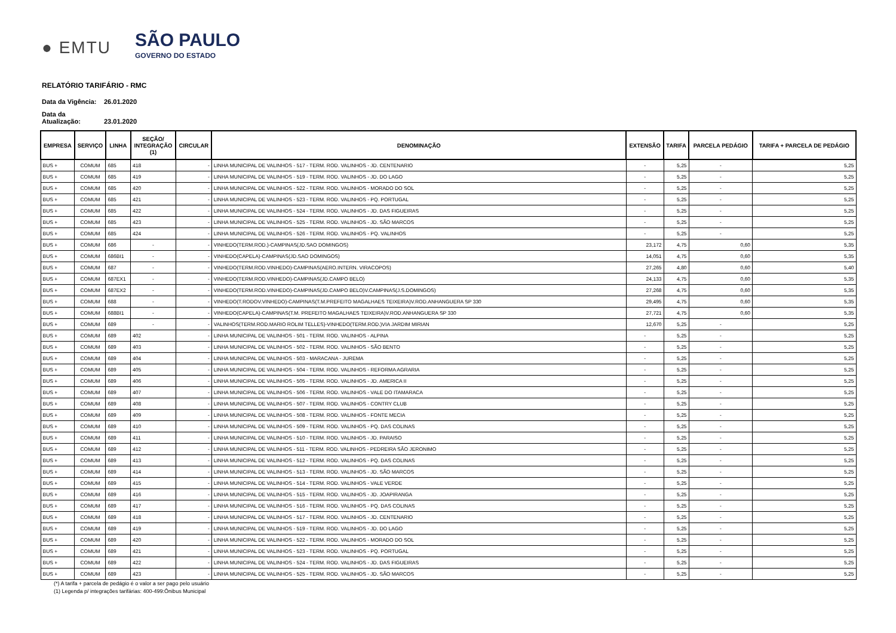● EMTU
SÃO PAULO
GOVERNO DO ESTADO
RELATÓRIO TARIFÁRIO - RMC
Data da Vigência: 26.01.2020
Data da Atualização: 23.01.2020
| EMPRESA | SERVIÇO | LINHA | SEÇÃO/ INTEGRAÇÃO (1) | CIRCULAR | DENOMINAÇÃO | EXTENSÃO | TARIFA | PARCELA PEDÁGIO | TARIFA + PARCELA DE PEDÁGIO |
| --- | --- | --- | --- | --- | --- | --- | --- | --- | --- |
| BUS + | COMUM | 685 | 418 | - | LINHA MUNICIPAL DE VALINHOS - 517 - TERM. ROD. VALINHOS - JD. CENTENARIO | - | 5,25 | - | 5,25 |
| BUS + | COMUM | 685 | 419 | - | LINHA MUNICIPAL DE VALINHOS - 519 - TERM. ROD. VALINHOS - JD. DO LAGO | - | 5,25 | - | 5,25 |
| BUS + | COMUM | 685 | 420 | - | LINHA MUNICIPAL DE VALINHOS - 522 - TERM. ROD. VALINHOS - MORADO DO SOL | - | 5,25 | - | 5,25 |
| BUS + | COMUM | 685 | 421 | - | LINHA MUNICIPAL DE VALINHOS - 523 - TERM. ROD. VALINHOS - PQ. PORTUGAL | - | 5,25 | - | 5,25 |
| BUS + | COMUM | 685 | 422 | - | LINHA MUNICIPAL DE VALINHOS - 524 - TERM. ROD. VALINHOS - JD. DAS FIGUEIRAS | - | 5,25 | - | 5,25 |
| BUS + | COMUM | 685 | 423 | - | LINHA MUNICIPAL DE VALINHOS - 525 - TERM. ROD. VALINHOS - JD. SÃO MARCOS | - | 5,25 | - | 5,25 |
| BUS + | COMUM | 685 | 424 | - | LINHA MUNICIPAL DE VALINHOS - 526 - TERM. ROD. VALINHOS - PQ. VALINHOS | - | 5,25 | - | 5,25 |
| BUS + | COMUM | 686 | - | - | VINHEDO(TERM.ROD.)-CAMPINAS(JD.SAO DOMINGOS) | 23,172 | 4,75 | 0,60 | 5,35 |
| BUS + | COMUM | 686BI1 | - | - | VINHEDO(CAPELA)-CAMPINAS(JD.SAO DOMINGOS) | 14,051 | 4,75 | 0,60 | 5,35 |
| BUS + | COMUM | 687 | - | - | VINHEDO(TERM.ROD.VINHEDO)-CAMPINAS(AERO.INTERN. VIRACOPOS) | 27,265 | 4,80 | 0,60 | 5,40 |
| BUS + | COMUM | 687EX1 | - | - | VINHEDO(TERM.ROD.VINHEDO)-CAMPINAS(JD.CAMPO BELO) | 24,133 | 4,75 | 0,60 | 5,35 |
| BUS + | COMUM | 687EX2 | - | - | VINHEDO(TERM.ROD.VINHEDO)-CAMPINAS(JD.CAMPO BELO)V.CAMPINAS(J.S.DOMINGOS) | 27,268 | 4,75 | 0,60 | 5,35 |
| BUS + | COMUM | 688 | - | - | VINHEDO(T.RODOV.VINHEDO)-CAMPINAS(T.M.PREFEITO MAGALHAES TEIXEIRA)V.ROD.ANHANGUERA SP 330 | 29,495 | 4,75 | 0,60 | 5,35 |
| BUS + | COMUM | 688BI1 | - | - | VINHEDO(CAPELA)-CAMPINAS(T.M. PREFEITO MAGALHAES TEIXEIRA)V.ROD.ANHANGUERA SP 330 | 27,721 | 4,75 | 0,60 | 5,35 |
| BUS + | COMUM | 689 | - | - | VALINHOS(TERM.ROD.MARIO ROLIM TELLES)-VINHEDO(TERM.ROD.)VIA JARDIM MIRIAN | 12,670 | 5,25 | - | 5,25 |
| BUS + | COMUM | 689 | 402 | - | LINHA MUNICIPAL DE VALINHOS - 501 - TERM. ROD. VALINHOS - ALPINA | - | 5,25 | - | 5,25 |
| BUS + | COMUM | 689 | 403 | - | LINHA MUNICIPAL DE VALINHOS - 502 - TERM. ROD. VALINHOS - SÃO BENTO | - | 5,25 | - | 5,25 |
| BUS + | COMUM | 689 | 404 | - | LINHA MUNICIPAL DE VALINHOS - 503 - MARACANA - JUREMA | - | 5,25 | - | 5,25 |
| BUS + | COMUM | 689 | 405 | - | LINHA MUNICIPAL DE VALINHOS - 504 - TERM. ROD. VALINHOS - REFORMA AGRARIA | - | 5,25 | - | 5,25 |
| BUS + | COMUM | 689 | 406 | - | LINHA MUNICIPAL DE VALINHOS - 505 - TERM. ROD. VALINHOS - JD. AMERICA II | - | 5,25 | - | 5,25 |
| BUS + | COMUM | 689 | 407 | - | LINHA MUNICIPAL DE VALINHOS - 506 - TERM. ROD. VALINHOS - VALE DO ITAMARACA | - | 5,25 | - | 5,25 |
| BUS + | COMUM | 689 | 408 | - | LINHA MUNICIPAL DE VALINHOS - 507 - TERM. ROD. VALINHOS - CONTRY CLUB | - | 5,25 | - | 5,25 |
| BUS + | COMUM | 689 | 409 | - | LINHA MUNICIPAL DE VALINHOS - 508 - TERM. ROD. VALINHOS - FONTE MECIA | - | 5,25 | - | 5,25 |
| BUS + | COMUM | 689 | 410 | - | LINHA MUNICIPAL DE VALINHOS - 509 - TERM. ROD. VALINHOS - PQ. DAS COLINAS | - | 5,25 | - | 5,25 |
| BUS + | COMUM | 689 | 411 | - | LINHA MUNICIPAL DE VALINHOS - 510 - TERM. ROD. VALINHOS - JD. PARAISO | - | 5,25 | - | 5,25 |
| BUS + | COMUM | 689 | 412 | - | LINHA MUNICIPAL DE VALINHOS - 511 - TERM. ROD. VALINHOS - PEDREIRA SÃO JERONIMO | - | 5,25 | - | 5,25 |
| BUS + | COMUM | 689 | 413 | - | LINHA MUNICIPAL DE VALINHOS - 512 - TERM. ROD. VALINHOS - PQ. DAS COLINAS | - | 5,25 | - | 5,25 |
| BUS + | COMUM | 689 | 414 | - | LINHA MUNICIPAL DE VALINHOS - 513 - TERM. ROD. VALINHOS - JD. SÃO MARCOS | - | 5,25 | - | 5,25 |
| BUS + | COMUM | 689 | 415 | - | LINHA MUNICIPAL DE VALINHOS - 514 - TERM. ROD. VALINHOS - VALE VERDE | - | 5,25 | - | 5,25 |
| BUS + | COMUM | 689 | 416 | - | LINHA MUNICIPAL DE VALINHOS - 515 - TERM. ROD. VALINHOS - JD. JOAPIRANGA | - | 5,25 | - | 5,25 |
| BUS + | COMUM | 689 | 417 | - | LINHA MUNICIPAL DE VALINHOS - 516 - TERM. ROD. VALINHOS - PQ. DAS COLINAS | - | 5,25 | - | 5,25 |
| BUS + | COMUM | 689 | 418 | - | LINHA MUNICIPAL DE VALINHOS - 517 - TERM. ROD. VALINHOS - JD. CENTENARIO | - | 5,25 | - | 5,25 |
| BUS + | COMUM | 689 | 419 | - | LINHA MUNICIPAL DE VALINHOS - 519 - TERM. ROD. VALINHOS - JD. DO LAGO | - | 5,25 | - | 5,25 |
| BUS + | COMUM | 689 | 420 | - | LINHA MUNICIPAL DE VALINHOS - 522 - TERM. ROD. VALINHOS - MORADO DO SOL | - | 5,25 | - | 5,25 |
| BUS + | COMUM | 689 | 421 | - | LINHA MUNICIPAL DE VALINHOS - 523 - TERM. ROD. VALINHOS - PQ. PORTUGAL | - | 5,25 | - | 5,25 |
| BUS + | COMUM | 689 | 422 | - | LINHA MUNICIPAL DE VALINHOS - 524 - TERM. ROD. VALINHOS - JD. DAS FIGUEIRAS | - | 5,25 | - | 5,25 |
| BUS + | COMUM | 689 | 423 | - | LINHA MUNICIPAL DE VALINHOS - 525 - TERM. ROD. VALINHOS - JD. SÃO MARCOS | - | 5,25 | - | 5,25 |
(*) A tarifa + parcela de pedágio é o valor a ser pago pelo usuário
(1) Legenda p/ integrações tarifárias: 400-499:Ônibus Municipal